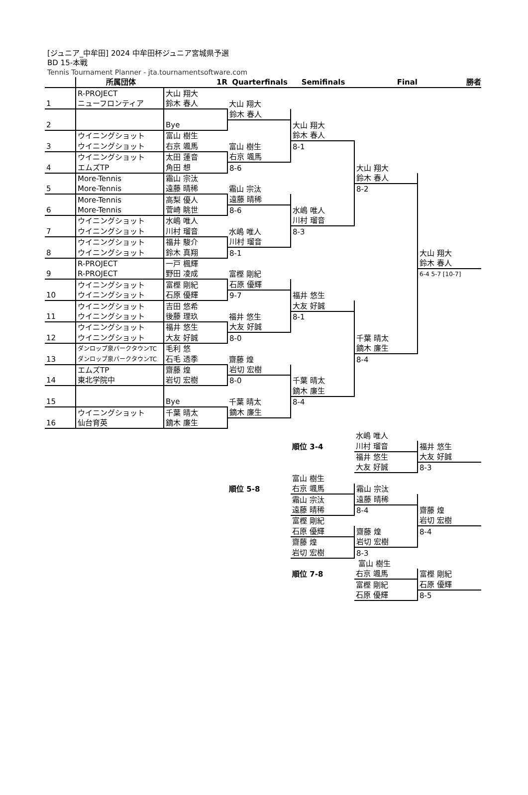[ジュニア_中牟田] 2024 中牟田杯ジュニア宮城県予選
BD 15-本戦
Tennis Tournament Planner - jta.tournamentsoftware.com
| | 所属団体 | 1R | Quarterfinals | Semifinals | Final | 勝者 |
| --- | --- | --- | --- | --- | --- | --- |
| | R-PROJECT | 大山 翔大 | | | | |
| 1 | ニューフロンティア | 鈴木 春人 | 大山 翔大 | | | |
| | | | 鈴木 春人 | | | |
| 2 | | Bye | | 大山 翔大 | | |
| | ウイニングショット | 富山 樹生 | | 鈴木 春人 | | |
| 3 | ウイニングショット | 右京 颯馬 | 富山 樹生 | 8-1 | | |
| | ウイニングショット | 太田 蓮音 | 右京 颯馬 | | | |
| 4 | エムズTP | 角田 想 | 8-6 | | 大山 翔大 | |
| | More-Tennis | 霜山 宗汰 | | | 鈴木 春人 | |
| 5 | More-Tennis | 遠藤 晴稀 | 霜山 宗汰 | | 8-2 | |
| | More-Tennis | 高梨 優人 | 遠藤 晴稀 | | | |
| 6 | More-Tennis | 菅崎 眺世 | 8-6 | 水嶋 唯人 | | |
| | ウイニングショット | 水嶋 唯人 | | 川村 瑠音 | | |
| 7 | ウイニングショット | 川村 瑠音 | 水嶋 唯人 | 8-3 | | |
| | ウイニングショット | 福井 駿介 | 川村 瑠音 | | | |
| 8 | ウイニングショット | 鈴木 真翔 | 8-1 | | | 大山 翔大 |
| | R-PROJECT | 一戸 楓輝 | | | | 鈴木 春人 |
| 9 | R-PROJECT | 野田 凌成 | 富樫 剛紀 | | | 6-4 5-7 [10-7] |
| | ウイニングショット | 富樫 剛紀 | 石原 優輝 | | | |
| 10 | ウイニングショット | 石原 優輝 | 9-7 | 福井 悠生 | | |
| | ウイニングショット | 吉田 悠希 | | 大友 好誠 | | |
| 11 | ウイニングショット | 後藤 理玖 | 福井 悠生 | 8-1 | | |
| | ウイニングショット | 福井 悠生 | 大友 好誠 | | | |
| 12 | ウイニングショット | 大友 好誠 | 8-0 | | 千葉 晴太 | |
| | ダンロップ泉パークタウンTC | 毛利 悠 | | | 鏑木 廉生 | |
| 13 | ダンロップ泉パークタウンTC | 石毛 透季 | 齋藤 煌 | | 8-4 | |
| | エムズTP | 齋藤 煌 | 岩切 宏樹 | | | |
| 14 | 東北学院中 | 岩切 宏樹 | 8-0 | 千葉 晴太 | | |
| | | | | 鏑木 廉生 | | |
| 15 | | Bye | 千葉 晴太 | 8-4 | | |
| | ウイニングショット | 千葉 晴太 | 鏑木 廉生 | | | |
| 16 | 仙台育英 | 鏑木 廉生 | | | | |
| | | 水嶋 唯人 | |
| | 順位 3-4 | 川村 瑠音 | 福井 悠生 |
| | | 福井 悠生 | 大友 好誠 |
| | | 大友 好誠 | 8-3 |
| | 富山 樹生 | | |
| 順位 5-8 | 右京 颯馬 | 霜山 宗汰 | |
| | 霜山 宗汰 | 遠藤 晴稀 | |
| | 遠藤 晴稀 | 8-4 | 齋藤 煌 |
| | 富樫 剛紀 | | 岩切 宏樹 |
| | 石原 優輝 | 齋藤 煌 | 8-4 |
| | 齋藤 煌 | 岩切 宏樹 | |
| | 岩切 宏樹 | 8-3 | |
| | | 富山 樹生 | |
| | 順位 7-8 | 右京 颯馬 | 富樫 剛紀 |
| | | 富樫 剛紀 | 石原 優輝 |
| | | 石原 優輝 | 8-5 |